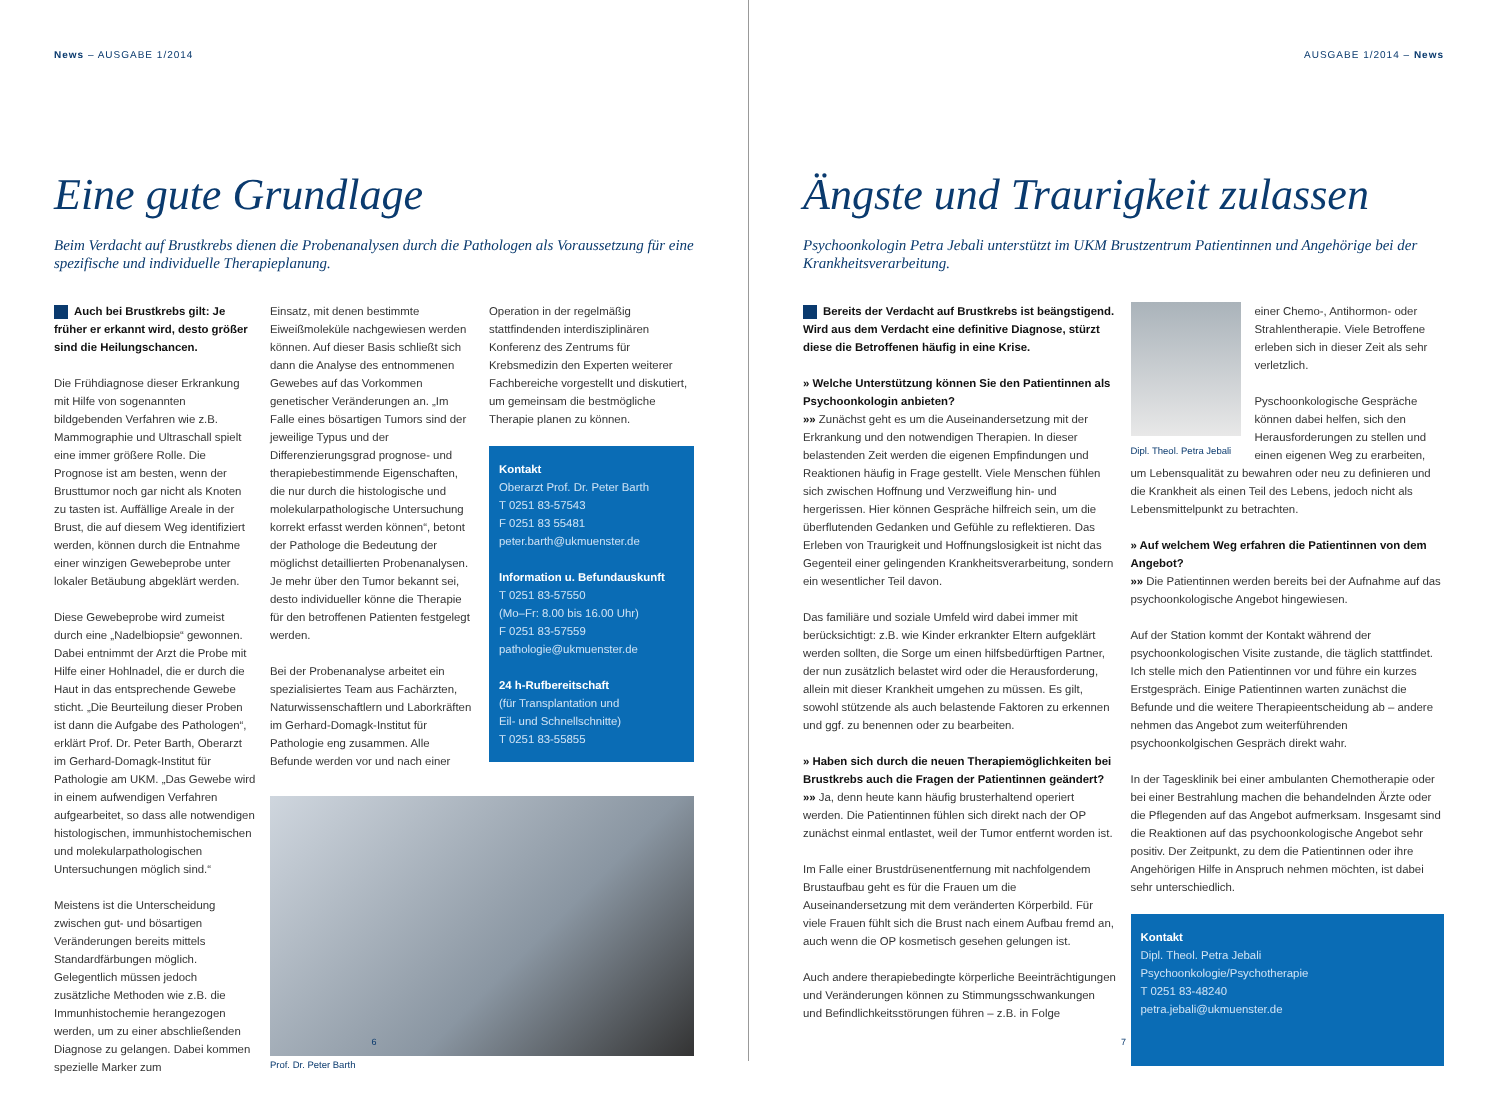News – AUSGABE 1/2014
Eine gute Grundlage
Beim Verdacht auf Brustkrebs dienen die Probenanalysen durch die Pathologen als Voraussetzung für eine spezifische und individuelle Therapieplanung.
Auch bei Brustkrebs gilt: Je früher er erkannt wird, desto größer sind die Heilungschancen.
Die Frühdiagnose dieser Erkrankung mit Hilfe von sogenannten bildgebenden Verfahren wie z.B. Mammographie und Ultraschall spielt eine immer größere Rolle. Die Prognose ist am besten, wenn der Brusttumor noch gar nicht als Knoten zu tasten ist. Auffällige Areale in der Brust, die auf diesem Weg identifiziert werden, können durch die Entnahme einer winzigen Gewebeprobe unter lokaler Betäubung abgeklärt werden.
Diese Gewebeprobe wird zumeist durch eine „Nadelbiopsie“ gewonnen. Dabei entnimmt der Arzt die Probe mit Hilfe einer Hohlnadel, die er durch die Haut in das entsprechende Gewebe sticht. „Die Beurteilung dieser Proben ist dann die Aufgabe des Pathologen“, erklärt Prof. Dr. Peter Barth, Oberarzt im Gerhard-Domagk-Institut für Pathologie am UKM. „Das Gewebe wird in einem aufwendigen Verfahren aufgearbeitet, so dass alle notwendigen histologischen, immunhistochemischen und molekularpathologischen Untersuchungen möglich sind.“
Meistens ist die Unterscheidung zwischen gut- und bösartigen Veränderungen bereits mittels Standardfärbungen möglich. Gelegentlich müssen jedoch zusätzliche Methoden wie z.B. die Immunhistochemie herangezogen werden, um zu einer abschließenden Diagnose zu gelangen. Dabei kommen spezielle Marker zum
Einsatz, mit denen bestimmte Eiweißmoleküle nachgewiesen werden können. Auf dieser Basis schließt sich dann die Analyse des entnommenen Gewebes auf das Vorkommen genetischer Veränderungen an. „Im Falle eines bösartigen Tumors sind der jeweilige Typus und der Differenzierungsgrad prognose- und therapiebestimmende Eigenschaften, die nur durch die histologische und molekularpathologische Untersuchung korrekt erfasst werden können“, betont der Pathologe die Bedeutung der möglichst detaillierten Probenanalysen. Je mehr über den Tumor bekannt sei, desto individueller könne die Therapie für den betroffenen Patienten festgelegt werden.
Bei der Probenanalyse arbeitet ein spezialisiertes Team aus Fachärzten, Naturwissenschaftlern und Laborkräften im Gerhard-Domagk-Institut für Pathologie eng zusammen. Alle Befunde werden vor und nach einer
Operation in der regelmäßig stattfindenden interdisziplinären Konferenz des Zentrums für Krebsmedizin den Experten weiterer Fachbereiche vorgestellt und diskutiert, um gemeinsam die bestmögliche Therapie planen zu können.
Kontakt
Oberarzt Prof. Dr. Peter Barth
T 0251 83-57543
F 0251 83 55481
peter.barth@ukmuenster.de
Information u. Befundauskunft
T 0251 83-57550
(Mo–Fr: 8.00 bis 16.00 Uhr)
F 0251 83-57559
pathologie@ukmuenster.de
24 h-Rufbereitschaft
(für Transplantation und
Eil- und Schnellschnitte)
T 0251 83-55855
Prof. Dr. Peter Barth
6
AUSGABE 1/2014 – News
Ängste und Traurigkeit zulassen
Psychoonkologin Petra Jebali unterstützt im UKM Brustzentrum Patientinnen und Angehörige bei der Krankheitsverarbeitung.
Bereits der Verdacht auf Brustkrebs ist beängstigend. Wird aus dem Verdacht eine definitive Diagnose, stürzt diese die Betroffenen häufig in eine Krise.
» Welche Unterstützung können Sie den Patientinnen als Psychoonkologin anbieten?
»» Zunächst geht es um die Auseinandersetzung mit der Erkrankung und den notwendigen Therapien. In dieser belastenden Zeit werden die eigenen Empfindungen und Reaktionen häufig in Frage gestellt. Viele Menschen fühlen sich zwischen Hoffnung und Verzweiflung hin- und hergerissen. Hier können Gespräche hilfreich sein, um die überflutenden Gedanken und Gefühle zu reflektieren. Das Erleben von Traurigkeit und Hoffnungslosigkeit ist nicht das Gegenteil einer gelingenden Krankheitsverarbeitung, sondern ein wesentlicher Teil davon.
Das familiäre und soziale Umfeld wird dabei immer mit berücksichtigt: z.B. wie Kinder erkrankter Eltern aufgeklärt werden sollten, die Sorge um einen hilfsbedürftigen Partner, der nun zusätzlich belastet wird oder die Herausforderung, allein mit dieser Krankheit umgehen zu müssen. Es gilt, sowohl stützende als auch belastende Faktoren zu erkennen und ggf. zu benennen oder zu bearbeiten.
» Haben sich durch die neuen Therapiemöglichkeiten bei Brustkrebs auch die Fragen der Patientinnen geändert?
»» Ja, denn heute kann häufig brusterhaltend operiert werden. Die Patientinnen fühlen sich direkt nach der OP zunächst einmal entlastet, weil der Tumor entfernt worden ist.
Im Falle einer Brustdrüsenentfernung mit nachfolgendem Brustaufbau geht es für die Frauen um die Auseinandersetzung mit dem veränderten Körperbild. Für viele Frauen fühlt sich die Brust nach einem Aufbau fremd an, auch wenn die OP kosmetisch gesehen gelungen ist.
Auch andere therapiebedingte körperliche Beeinträchtigungen und Veränderungen können zu Stimmungsschwankungen und Befindlichkeitsstörungen führen – z.B. in Folge
Dipl. Theol. Petra Jebali
einer Chemo-, Antihormon- oder Strahlentherapie. Viele Betroffene erleben sich in dieser Zeit als sehr verletzlich.
Pyschoonkologische Gespräche können dabei helfen, sich den Herausforderungen zu stellen und einen eigenen Weg zu erarbeiten, um Lebensqualität zu bewahren oder neu zu definieren und die Krankheit als einen Teil des Lebens, jedoch nicht als Lebensmittelpunkt zu betrachten.
» Auf welchem Weg erfahren die Patientinnen von dem Angebot?
»» Die Patientinnen werden bereits bei der Aufnahme auf das psychoonkologische Angebot hingewiesen.
Auf der Station kommt der Kontakt während der psychoonkologischen Visite zustande, die täglich stattfindet. Ich stelle mich den Patientinnen vor und führe ein kurzes Erstgespräch. Einige Patientinnen warten zunächst die Befunde und die weitere Therapieentscheidung ab – andere nehmen das Angebot zum weiterführenden psychoonkolgischen Gespräch direkt wahr.
In der Tagesklinik bei einer ambulanten Chemotherapie oder bei einer Bestrahlung machen die behandelnden Ärzte oder die Pflegenden auf das Angebot aufmerksam. Insgesamt sind die Reaktionen auf das psychoonkologische Angebot sehr positiv. Der Zeitpunkt, zu dem die Patientinnen oder ihre Angehörigen Hilfe in Anspruch nehmen möchten, ist dabei sehr unterschiedlich.
Kontakt
Dipl. Theol. Petra Jebali
Psychoonkologie/Psychotherapie
T 0251 83-48240
petra.jebali@ukmuenster.de
7